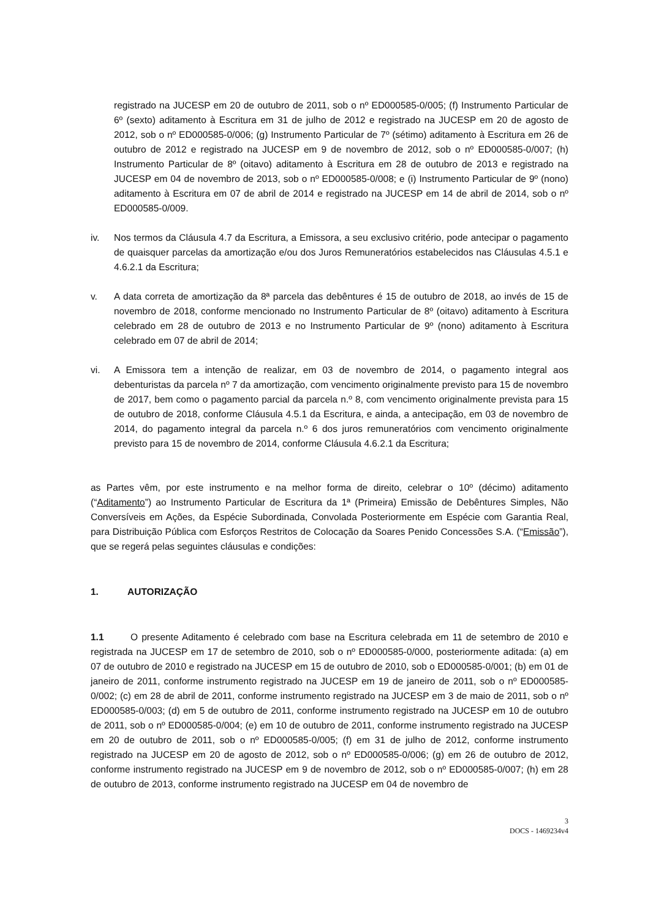registrado na JUCESP em 20 de outubro de 2011, sob o nº ED000585-0/005; (f) Instrumento Particular de 6º (sexto) aditamento à Escritura em 31 de julho de 2012 e registrado na JUCESP em 20 de agosto de 2012, sob o nº ED000585-0/006; (g) Instrumento Particular de 7º (sétimo) aditamento à Escritura em 26 de outubro de 2012 e registrado na JUCESP em 9 de novembro de 2012, sob o nº ED000585-0/007; (h) Instrumento Particular de 8º (oitavo) aditamento à Escritura em 28 de outubro de 2013 e registrado na JUCESP em 04 de novembro de 2013, sob o nº ED000585-0/008; e (i) Instrumento Particular de 9º (nono) aditamento à Escritura em 07 de abril de 2014 e registrado na JUCESP em 14 de abril de 2014, sob o nº ED000585-0/009.
iv. Nos termos da Cláusula 4.7 da Escritura, a Emissora, a seu exclusivo critério, pode antecipar o pagamento de quaisquer parcelas da amortização e/ou dos Juros Remuneratórios estabelecidos nas Cláusulas 4.5.1 e 4.6.2.1 da Escritura;
v. A data correta de amortização da 8ª parcela das debêntures é 15 de outubro de 2018, ao invés de 15 de novembro de 2018, conforme mencionado no Instrumento Particular de 8º (oitavo) aditamento à Escritura celebrado em 28 de outubro de 2013 e no Instrumento Particular de 9º (nono) aditamento à Escritura celebrado em 07 de abril de 2014;
vi. A Emissora tem a intenção de realizar, em 03 de novembro de 2014, o pagamento integral aos debenturistas da parcela nº 7 da amortização, com vencimento originalmente previsto para 15 de novembro de 2017, bem como o pagamento parcial da parcela n.º 8, com vencimento originalmente prevista para 15 de outubro de 2018, conforme Cláusula 4.5.1 da Escritura, e ainda, a antecipação, em 03 de novembro de 2014, do pagamento integral da parcela n.º 6 dos juros remuneratórios com vencimento originalmente previsto para 15 de novembro de 2014, conforme Cláusula 4.6.2.1 da Escritura;
as Partes vêm, por este instrumento e na melhor forma de direito, celebrar o 10º (décimo) aditamento (“Aditamento”) ao Instrumento Particular de Escritura da 1ª (Primeira) Emissão de Debêntures Simples, Não Conversíveis em Ações, da Espécie Subordinada, Convolada Posteriormente em Espécie com Garantia Real, para Distribuição Pública com Esforços Restritos de Colocação da Soares Penido Concessões S.A. (“Emissão”), que se regerá pelas seguintes cláusulas e condições:
1. AUTORIZAÇÃO
1.1 O presente Aditamento é celebrado com base na Escritura celebrada em 11 de setembro de 2010 e registrada na JUCESP em 17 de setembro de 2010, sob o nº ED000585-0/000, posteriormente aditada: (a) em 07 de outubro de 2010 e registrado na JUCESP em 15 de outubro de 2010, sob o ED000585-0/001; (b) em 01 de janeiro de 2011, conforme instrumento registrado na JUCESP em 19 de janeiro de 2011, sob o nº ED000585-0/002; (c) em 28 de abril de 2011, conforme instrumento registrado na JUCESP em 3 de maio de 2011, sob o nº ED000585-0/003; (d) em 5 de outubro de 2011, conforme instrumento registrado na JUCESP em 10 de outubro de 2011, sob o nº ED000585-0/004; (e) em 10 de outubro de 2011, conforme instrumento registrado na JUCESP em 20 de outubro de 2011, sob o nº ED000585-0/005; (f) em 31 de julho de 2012, conforme instrumento registrado na JUCESP em 20 de agosto de 2012, sob o nº ED000585-0/006; (g) em 26 de outubro de 2012, conforme instrumento registrado na JUCESP em 9 de novembro de 2012, sob o nº ED000585-0/007; (h) em 28 de outubro de 2013, conforme instrumento registrado na JUCESP em 04 de novembro de
3
DOCS - 1469234v4